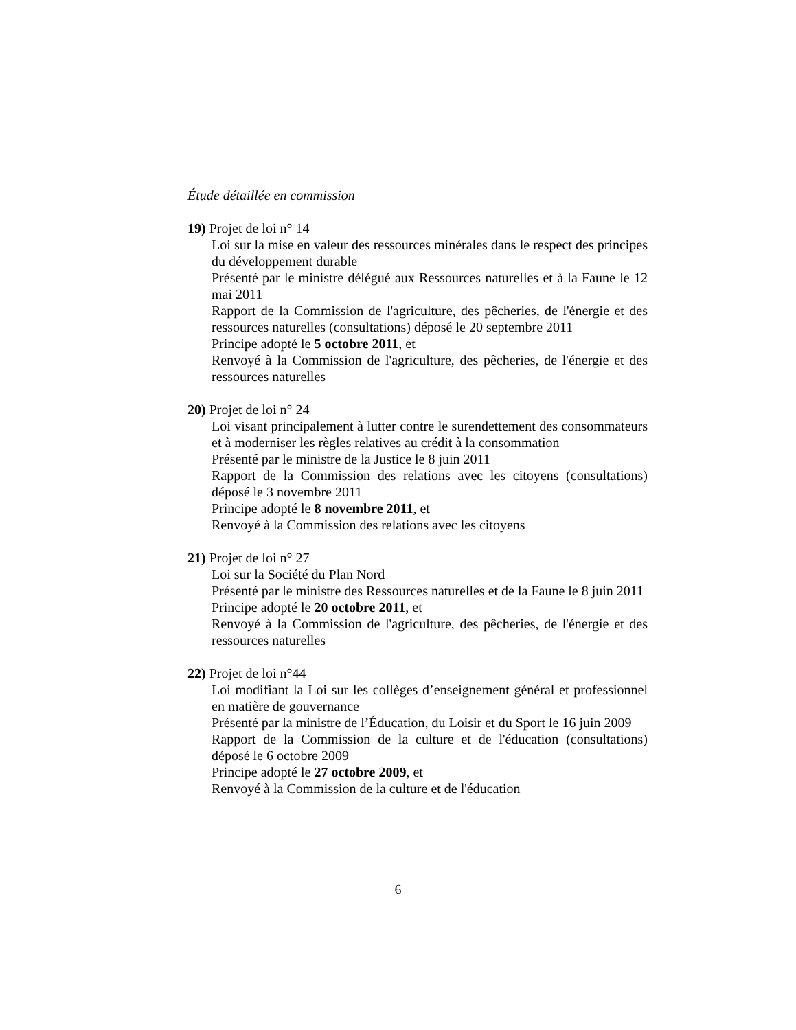Étude détaillée en commission
19) Projet de loi n° 14
Loi sur la mise en valeur des ressources minérales dans le respect des principes du développement durable
Présenté par le ministre délégué aux Ressources naturelles et à la Faune le 12 mai 2011
Rapport de la Commission de l'agriculture, des pêcheries, de l'énergie et des ressources naturelles (consultations) déposé le 20 septembre 2011
Principe adopté le 5 octobre 2011, et
Renvoyé à la Commission de l'agriculture, des pêcheries, de l'énergie et des ressources naturelles
20) Projet de loi n° 24
Loi visant principalement à lutter contre le surendettement des consommateurs et à moderniser les règles relatives au crédit à la consommation
Présenté par le ministre de la Justice le 8 juin 2011
Rapport de la Commission des relations avec les citoyens (consultations) déposé le 3 novembre 2011
Principe adopté le 8 novembre 2011, et
Renvoyé à la Commission des relations avec les citoyens
21) Projet de loi n° 27
Loi sur la Société du Plan Nord
Présenté par le ministre des Ressources naturelles et de la Faune le 8 juin 2011
Principe adopté le 20 octobre 2011, et
Renvoyé à la Commission de l'agriculture, des pêcheries, de l'énergie et des ressources naturelles
22) Projet de loi n°44
Loi modifiant la Loi sur les collèges d’enseignement général et professionnel en matière de gouvernance
Présenté par la ministre de l’Éducation, du Loisir et du Sport le 16 juin 2009
Rapport de la Commission de la culture et de l'éducation (consultations) déposé le 6 octobre 2009
Principe adopté le 27 octobre 2009, et
Renvoyé à la Commission de la culture et de l'éducation
6